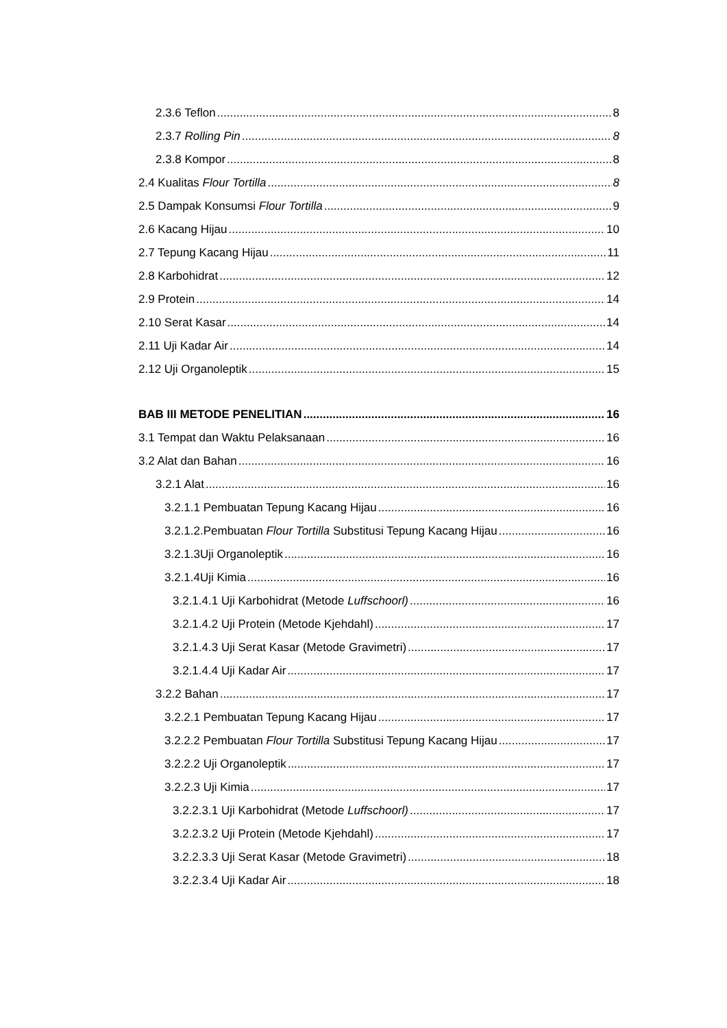2.3.6 Teflon 8
2.3.7 Rolling Pin 8
2.3.8 Kompor 8
2.4 Kualitas Flour Tortilla 8
2.5 Dampak Konsumsi Flour Tortilla 9
2.6 Kacang Hijau 10
2.7 Tepung Kacang Hijau 11
2.8 Karbohidrat 12
2.9 Protein 14
2.10 Serat Kasar 14
2.11 Uji Kadar Air 14
2.12 Uji Organoleptik 15
BAB III METODE PENELITIAN 16
3.1 Tempat dan Waktu Pelaksanaan 16
3.2 Alat dan Bahan 16
3.2.1 Alat 16
3.2.1.1 Pembuatan Tepung Kacang Hijau 16
3.2.1.2.Pembuatan Flour Tortilla Substitusi Tepung Kacang Hijau 16
3.2.1.3Uji Organoleptik 16
3.2.1.4Uji Kimia 16
3.2.1.4.1 Uji Karbohidrat (Metode Luffschoorl) 16
3.2.1.4.2 Uji Protein (Metode Kjehdahl) 17
3.2.1.4.3 Uji Serat Kasar (Metode Gravimetri) 17
3.2.1.4.4 Uji Kadar Air 17
3.2.2 Bahan 17
3.2.2.1 Pembuatan Tepung Kacang Hijau 17
3.2.2.2 Pembuatan Flour Tortilla Substitusi Tepung Kacang Hijau 17
3.2.2.2 Uji Organoleptik 17
3.2.2.3 Uji Kimia 17
3.2.2.3.1 Uji Karbohidrat (Metode Luffschoorl) 17
3.2.2.3.2 Uji Protein (Metode Kjehdahl) 17
3.2.2.3.3 Uji Serat Kasar (Metode Gravimetri) 18
3.2.2.3.4 Uji Kadar Air 18